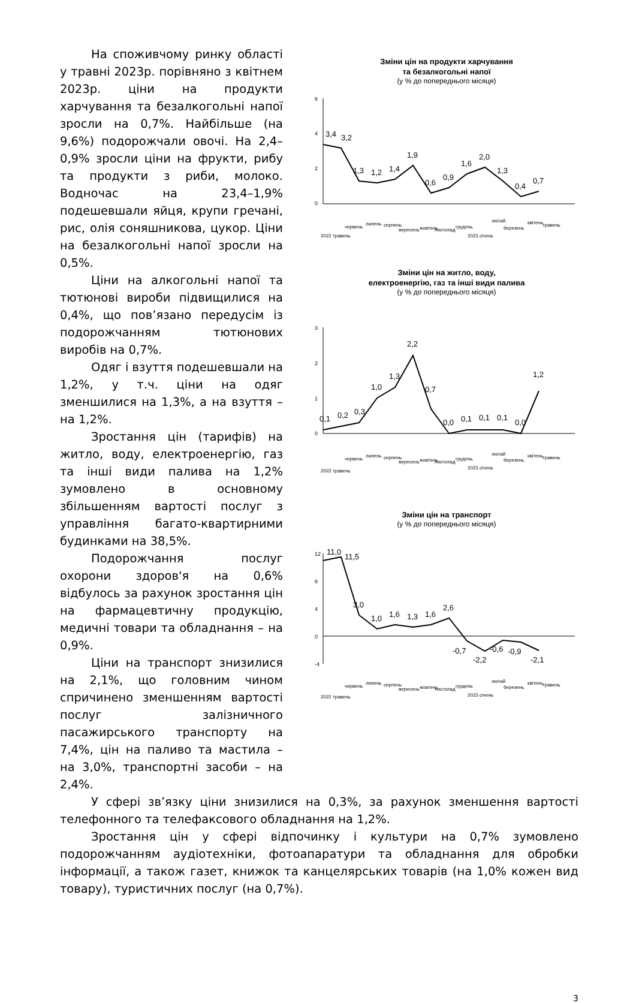На споживчому ринку області у травні 2023р. порівняно з квітнем 2023р. ціни на продукти харчування та безалкогольні напої зросли на 0,7%. Найбільше (на 9,6%) подорожчали овочі. На 2,4–0,9% зросли ціни на фрукти, рибу та продукти з риби, молоко. Водночас на 23,4–1,9% подешевшали яйця, крупи гречані, рис, олія соняшникова, цукор. Ціни на безалкогольні напої зросли на 0,5%.
Ціни на алкогольні напої та тютюнові вироби підвищилися на 0,4%, що пов’язано передусім із подорожчанням тютюнових виробів на 0,7%.
Одяг і взуття подешевшали на 1,2%, у т.ч. ціни на одяг зменшилися на 1,3%, а на взуття – на 1,2%.
Зростання цін (тарифів) на житло, воду, електроенергію, газ та інші види палива на 1,2% зумовлено в основному збільшенням вартості послуг з управління багато-квартирними будинками на 38,5%.
Подорожчання послуг охорони здоров'я на 0,6% відбулось за рахунок зростання цін на фармацевтичну продукцію, медичні товари та обладнання – на 0,9%.
Ціни на транспорт знизилися на 2,1%, що головним чином спричинено зменшенням вартості послуг залізничного пасажирського транспорту на 7,4%, цін на паливо та мастила – на 3,0%, транспортні засоби – на 2,4%.
Зміни цін на продукти харчування
та безалкогольні напої
(у % до попереднього місяця)
6
4
2
0
3,4
3,2
1,3
1,2
1,4
1,9
0,6
0,9
1,6
2,0
1,3
0,4
0,7
2022 травень
червень
липень
серпень
вересень
жовтень
листопад
грудень
2023 січень
лютий
березень
квітень
травень
Зміни цін на житло, воду,
електроенергію, газ та інші види палива
(у % до попереднього місяця)
3
2
1
0
0,1
0,2
0,3
1,0
1,3
2,2
0,7
0,0
0,1
0,1
0,1
0,0
1,2
2022 травень
червень
липень
серпень
вересень
жовтень
листопад
грудень
2023 січень
лютий
березень
квітень
травень
Зміни цін на транспорт
(у % до попереднього місяця)
12
8
4
0
-4
11,0
11,5
3,0
1,0
1,6
1,3
1,6
2,6
-0,7
-2,2
-0,6
-0,9
-2,1
2022 травень
червень
липень
серпень
вересень
жовтень
листопад
грудень
2023 січень
лютий
березень
квітень
травень
У сфері зв’язку ціни знизилися на 0,3%, за рахунок зменшення вартості телефонного та телефаксового обладнання на 1,2%.
Зростання цін у сфері відпочинку і культури на 0,7% зумовлено подорожчанням аудіотехніки, фотоапаратури та обладнання для обробки інформації, а також газет, книжок та канцелярських товарів (на 1,0% кожен вид товару), туристичних послуг (на 0,7%).
3